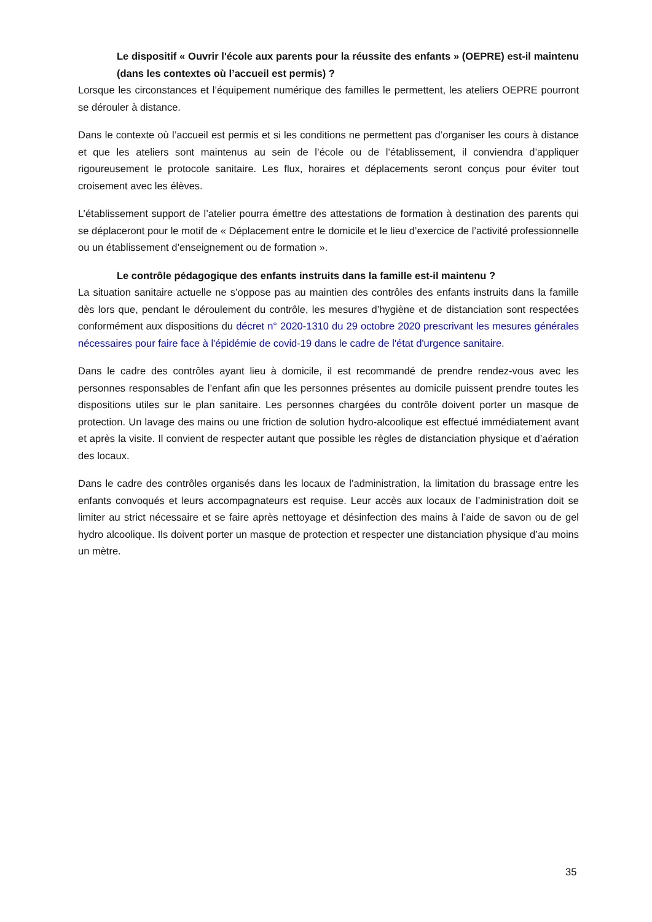Le dispositif « Ouvrir l'école aux parents pour la réussite des enfants » (OEPRE) est-il maintenu (dans les contextes où l’accueil est permis) ?
Lorsque les circonstances et l’équipement numérique des familles le permettent, les ateliers OEPRE pourront se dérouler à distance.
Dans le contexte où l’accueil est permis et si les conditions ne permettent pas d’organiser les cours à distance et que les ateliers sont maintenus au sein de l’école ou de l’établissement, il conviendra d’appliquer rigoureusement le protocole sanitaire. Les flux, horaires et déplacements seront conçus pour éviter tout croisement avec les élèves.
L’établissement support de l’atelier pourra émettre des attestations de formation à destination des parents qui se déplaceront pour le motif de « Déplacement entre le domicile et le lieu d’exercice de l’activité professionnelle ou un établissement d’enseignement ou de formation ».
Le contrôle pédagogique des enfants instruits dans la famille est-il maintenu ?
La situation sanitaire actuelle ne s’oppose pas au maintien des contrôles des enfants instruits dans la famille dès lors que, pendant le déroulement du contrôle, les mesures d’hygiène et de distanciation sont respectées conformément aux dispositions du décret n° 2020-1310 du 29 octobre 2020 prescrivant les mesures générales nécessaires pour faire face à l'épidémie de covid-19 dans le cadre de l'état d'urgence sanitaire.
Dans le cadre des contrôles ayant lieu à domicile, il est recommandé de prendre rendez-vous avec les personnes responsables de l’enfant afin que les personnes présentes au domicile puissent prendre toutes les dispositions utiles sur le plan sanitaire. Les personnes chargées du contrôle doivent porter un masque de protection. Un lavage des mains ou une friction de solution hydro-alcoolique est effectué immédiatement avant et après la visite. Il convient de respecter autant que possible les règles de distanciation physique et d’aération des locaux.
Dans le cadre des contrôles organisés dans les locaux de l’administration, la limitation du brassage entre les enfants convoqués et leurs accompagnateurs est requise. Leur accès aux locaux de l’administration doit se limiter au strict nécessaire et se faire après nettoyage et désinfection des mains à l’aide de savon ou de gel hydro alcoolique. Ils doivent porter un masque de protection et respecter une distanciation physique d’au moins un mètre.
35